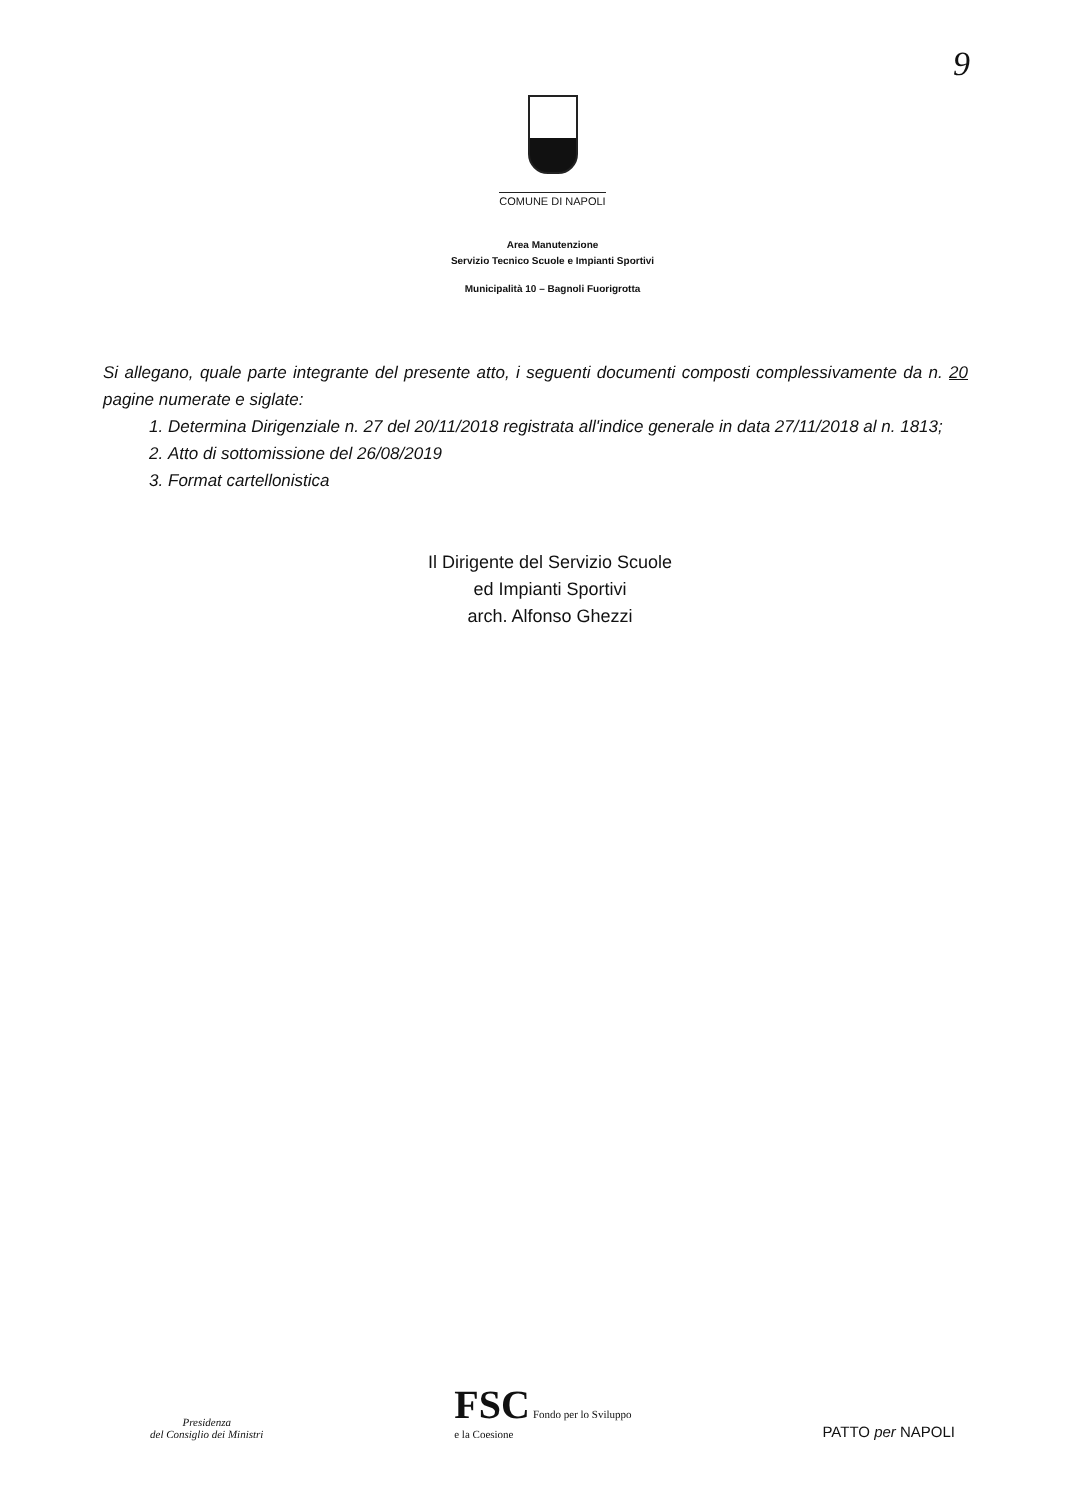9
COMUNE DI NAPOLI
Area Manutenzione
Servizio Tecnico Scuole e Impianti Sportivi
Municipalità 10 – Bagnoli Fuorigrotta
Si allegano, quale parte integrante del presente atto, i seguenti documenti composti complessivamente da n. 20 pagine numerate e siglate:
1. Determina Dirigenziale n. 27 del 20/11/2018 registrata all'indice generale in data 27/11/2018 al n. 1813;
2. Atto di sottomissione del 26/08/2019
3. Format cartellonistica
Il Dirigente del Servizio Scuole
ed Impianti Sportivi
arch. Alfonso Ghezzi
Presidenza
del Consiglio dei Ministri
FSC Fondo per lo Sviluppo
e la Coesione
PATTO per NAPOLI